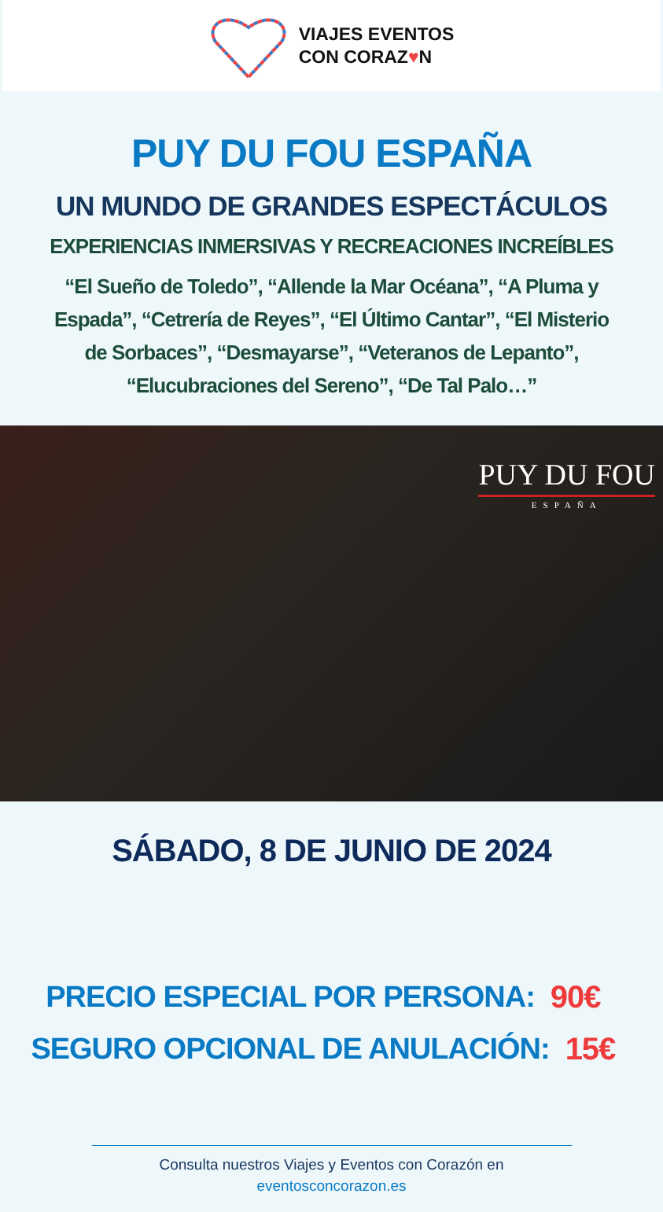VIAJES EVENTOS
CON CORAZ♥N
PUY DU FOU ESPAÑA
UN MUNDO DE GRANDES ESPECTÁCULOS
EXPERIENCIAS INMERSIVAS Y RECREACIONES INCREÍBLES
“El Sueño de Toledo”, “Allende la Mar Océana”, “A Pluma y Espada”, “Cetrería de Reyes”, “El Último Cantar”, “El Misterio de Sorbaces”, “Desmayarse”, “Veteranos de Lepanto”, “Elucubraciones del Sereno”, “De Tal Palo…”
PUY DU FOU
ESPAÑA
SÁBADO, 8 DE JUNIO DE 2024
PRECIO ESPECIAL POR PERSONA: 90€
SEGURO OPCIONAL DE ANULACIÓN: 15€
Consulta nuestros Viajes y Eventos con Corazón en
eventosconcorazon.es